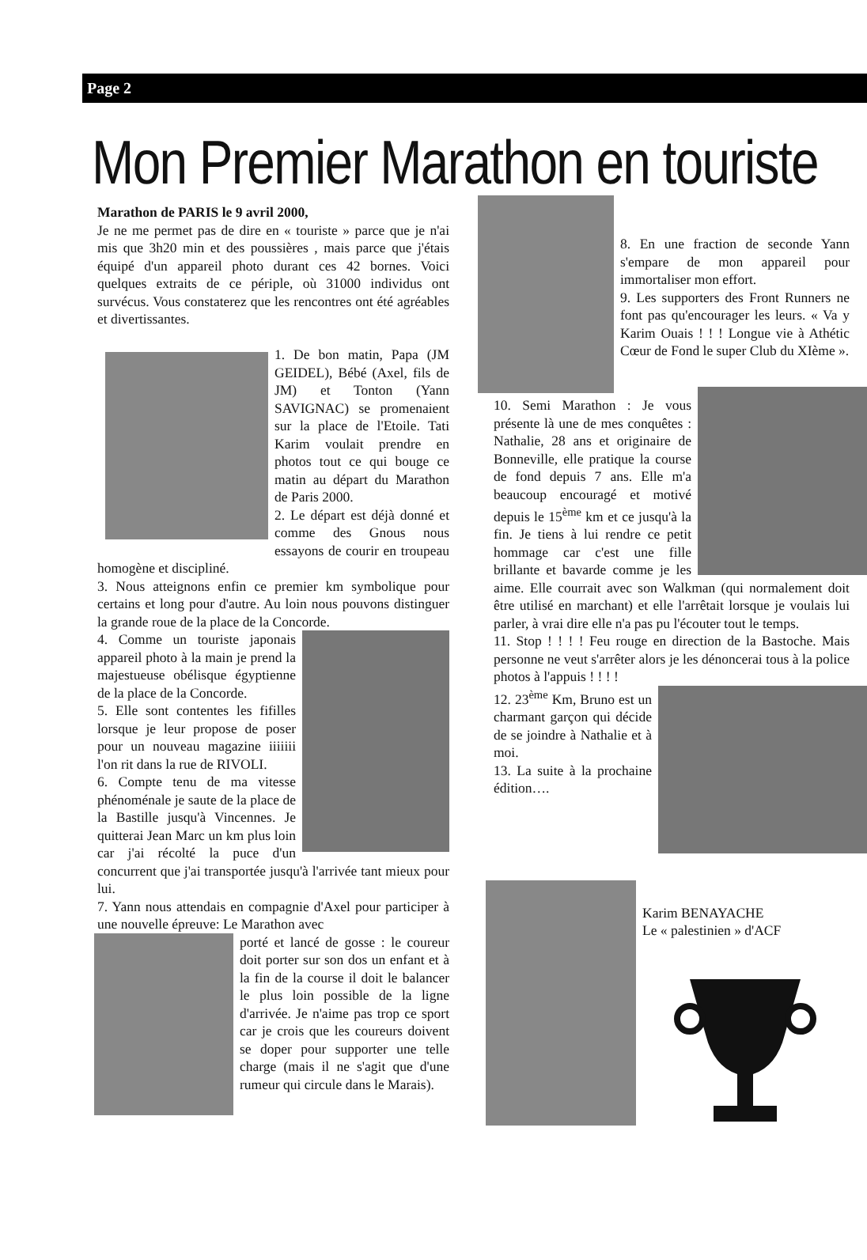Page 2
Mon Premier Marathon en touriste
Marathon de PARIS le 9 avril 2000,
Je ne me permet pas de dire en « touriste » parce que je n'ai mis que 3h20 min et des poussières , mais parce que j'étais équipé d'un appareil photo durant ces 42 bornes. Voici quelques extraits de ce périple, où 31000 individus ont survécus. Vous constaterez que les rencontres ont été agréables et divertissantes.
1. De bon matin, Papa (JM GEIDEL), Bébé (Axel, fils de JM) et Tonton (Yann SAVIGNAC) se promenaient sur la place de l'Etoile. Tati Karim voulait prendre en photos tout ce qui bouge ce matin au départ du Marathon de Paris 2000.
2. Le départ est déjà donné et comme des Gnous nous essayons de courir en troupeau homogène et discipliné.
3. Nous atteignons enfin ce premier km symbolique pour certains et long pour d'autre. Au loin nous pouvons distinguer la grande roue de la place de la Concorde.
4. Comme un touriste japonais appareil photo à la main je prend la majestueuse obélisque égyptienne de la place de la Concorde.
5. Elle sont contentes les fifilles lorsque je leur propose de poser pour un nouveau magazine iiiiiii l'on rit dans la rue de RIVOLI.
6. Compte tenu de ma vitesse phénoménale je saute de la place de la Bastille jusqu'à Vincennes. Je quitterai Jean Marc un km plus loin car j'ai récolté la puce d'un concurrent que j'ai transportée jusqu'à l'arrivée tant mieux pour lui.
7. Yann nous attendais en compagnie d'Axel pour participer à une nouvelle épreuve: Le Marathon avec
porté et lancé de gosse : le coureur doit porter sur son dos un enfant et à la fin de la course il doit le balancer le plus loin possible de la ligne d'arrivée. Je n'aime pas trop ce sport car je crois que les coureurs doivent se doper pour supporter une telle charge (mais il ne s'agit que d'une rumeur qui circule dans le Marais).
8. En une fraction de seconde Yann s'empare de mon appareil pour immortaliser mon effort.
9. Les supporters des Front Runners ne font pas qu'encourager les leurs. « Va y Karim Ouais ! ! ! Longue vie à Athétic Cœur de Fond le super Club du XIème ».
10. Semi Marathon : Je vous présente là une de mes conquêtes : Nathalie, 28 ans et originaire de Bonneville, elle pratique la course de fond depuis 7 ans. Elle m'a beaucoup encouragé et motivé depuis le 15<sup>ème</sup> km et ce jusqu'à la fin. Je tiens à lui rendre ce petit hommage car c'est une fille brillante et bavarde comme je les aime. Elle courrait avec son Walkman (qui normalement doit être utilisé en marchant) et elle l'arrêtait lorsque je voulais lui parler, à vrai dire elle n'a pas pu l'écouter tout le temps.
11. Stop ! ! ! ! Feu rouge en direction de la Bastoche. Mais personne ne veut s'arrêter alors je les dénoncerai tous à la police photos à l'appuis ! ! ! !
12. 23<sup>ème</sup> Km, Bruno est un charmant garçon qui décide de se joindre à Nathalie et à moi.
13. La suite à la prochaine édition….
Karim BENAYACHE
Le « palestinien » d'ACF